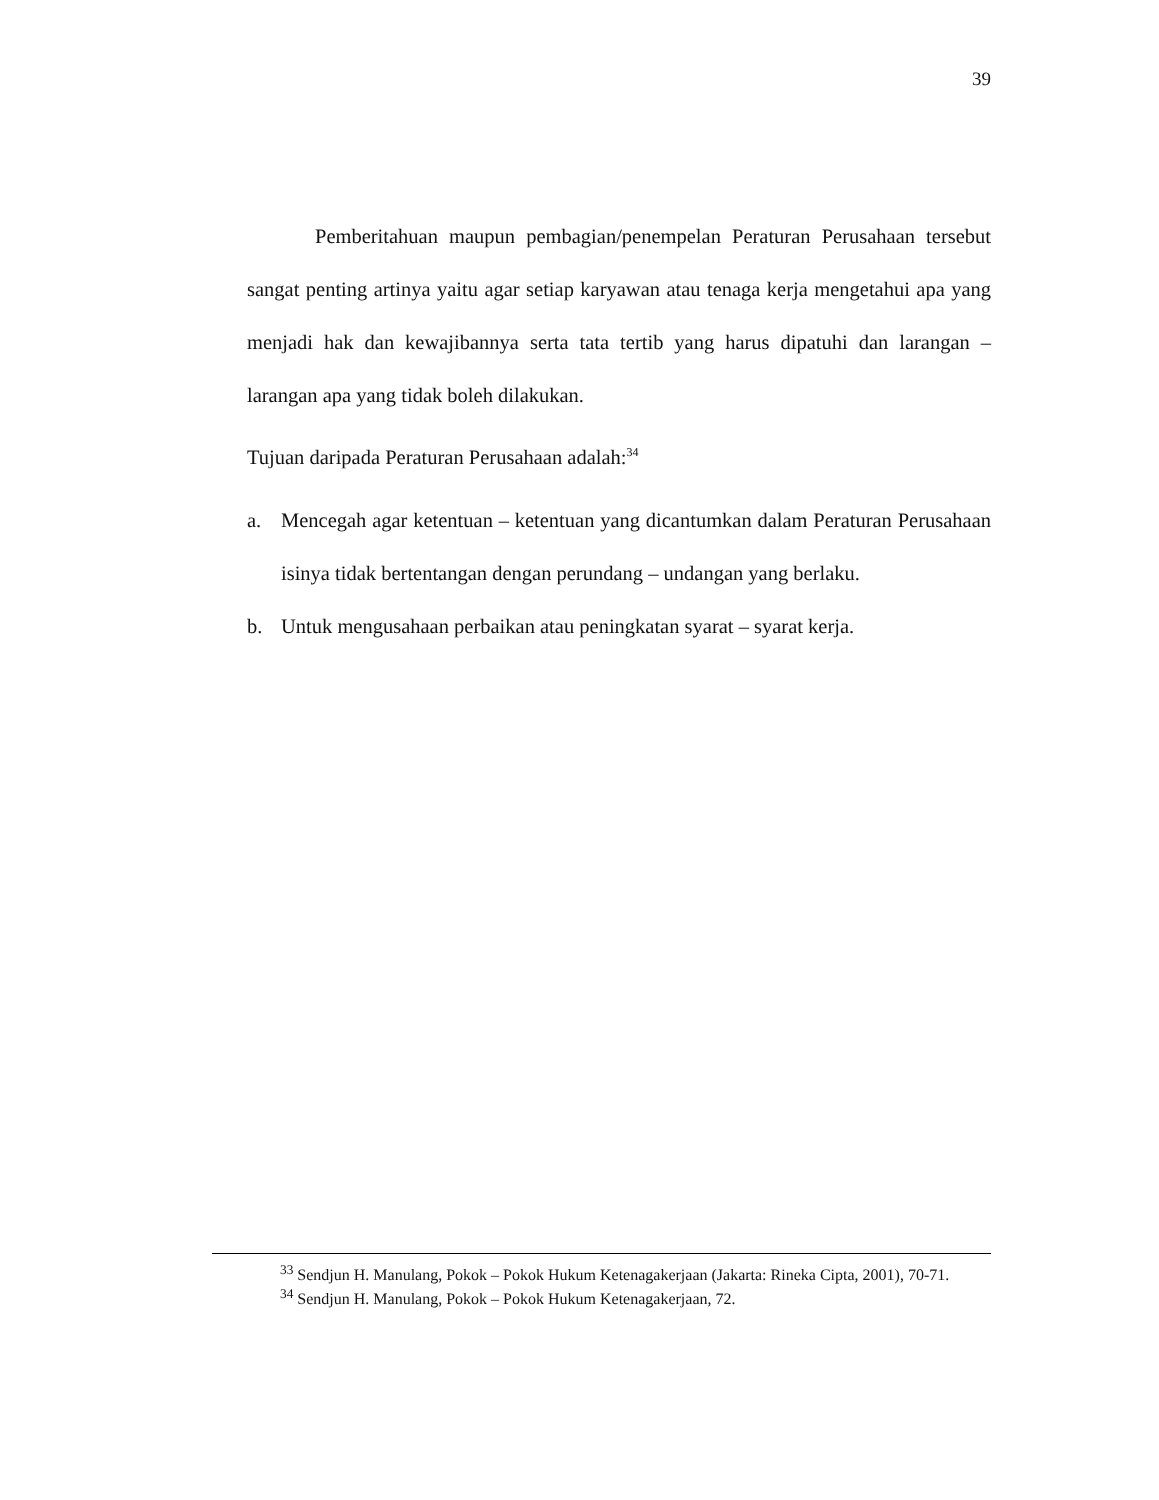39
Pemberitahuan maupun pembagian/penempelan Peraturan Perusahaan tersebut sangat penting artinya yaitu agar setiap karyawan atau tenaga kerja mengetahui apa yang menjadi hak dan kewajibannya serta tata tertib yang harus dipatuhi dan larangan – larangan apa yang tidak boleh dilakukan.
Tujuan daripada Peraturan Perusahaan adalah:<sup>34</sup>
a. Mencegah agar ketentuan – ketentuan yang dicantumkan dalam Peraturan Perusahaan isinya tidak bertentangan dengan perundang – undangan yang berlaku.
b. Untuk mengusahaan perbaikan atau peningkatan syarat – syarat kerja.
<sup>33</sup> Sendjun H. Manulang, Pokok – Pokok Hukum Ketenagakerjaan (Jakarta: Rineka Cipta, 2001), 70-71.
<sup>34</sup> Sendjun H. Manulang, Pokok – Pokok Hukum Ketenagakerjaan, 72.